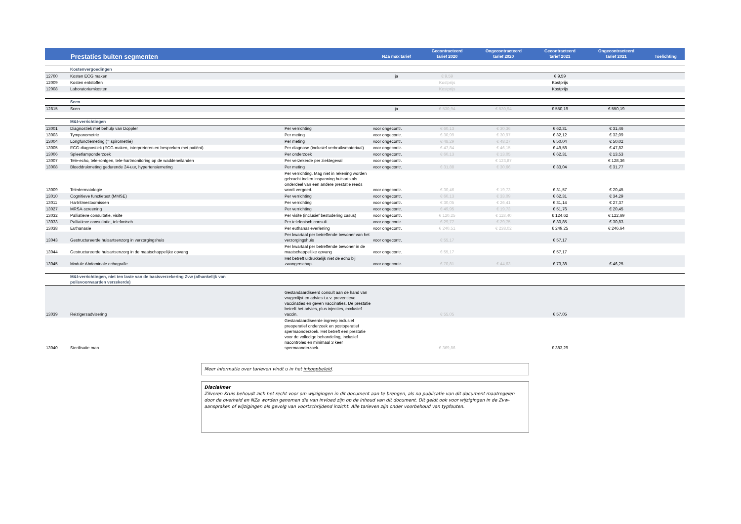| Prestaties buiten segmenten | | | NZa max tarief | Gecontracteerd tarief 2020 | Ongecontracteerd tarief 2020 | Gecontracteerd tarief 2021 | Ongecontracteerd tarief 2021 | Toelichting |
| --- | --- | --- | --- | --- | --- | --- | --- | --- |
| | Kostenvergoedingen | | | | | | | |
| 12700 | Kosten ECG maken | | ja | € 9,59 | | € 9,59 | | |
| 12009 | Kosten entstoffen | | | Kostprijs | | Kostprijs | | |
| 12008 | Laboratoriumkosten | | | Kostprijs | | Kostprijs | | |
| | Scen | | | | | | | |
| 12815 | Scen | | ja | € 530,94 | € 530,94 | € 550,19 | € 550,19 | |
| | M&I-verrichtingen | | | | | | | |
| 13001 | Diagnostiek met behulp van Doppler | Per verrichting | voor ongecontr. | € 60,13 | € 30,36 | € 62,31 | € 31,46 | |
| 13003 | Tympanometrie | Per meting | voor ongecontr. | € 30,99 | € 30,97 | € 32,12 | € 32,09 | |
| 13004 | Longfunctiemeting (= spirometrie) | Per meting | voor ongecontr. | € 48,29 | € 48,27 | € 50,04 | € 50,02 | |
| 13005 | ECG-diagnostiek (ECG maken, interpreteren en bespreken met patiënt) | Per diagnose (inclusief verbruiksmateriaal) | voor ongecontr. | € 47,84 | € 46,15 | € 49,58 | € 47,82 | |
| 13006 | Spleetlamponderzoek | Per onderzoek | voor ongecontr. | € 60,13 | € 13,05 | € 62,31 | € 13,53 | |
| 13007 | Tele-echo, tele-röntgen, tele-hartmonitoring op de waddeneilanden | Per verzekerde per ziektegeval | voor ongecontr. | | € 123,87 | | € 128,36 | |
| 13008 | Bloeddrukmeting gedurende 24-uur, hypertensiemeting | Per meting | voor ongecontr. | € 31,88 | € 30,66 | € 33,04 | € 31,77 | |
| 13009 | Teledermatologie | Per verrichting. Mag niet in rekening worden gebracht indien inspanning huisarts als onderdeel van een andere prestatie reeds wordt vergoed. | voor ongecontr. | € 30,46 | € 19,73 | € 31,57 | € 20,45 | |
| 13010 | Cognitieve functietest (MMSE) | Per verrichting | voor ongecontr. | € 60,13 | € 33,09 | € 62,31 | € 34,29 | |
| 13011 | Hartritmestoornissen | Per verrichting | voor ongecontr. | € 30,05 | € 26,41 | € 31,14 | € 27,37 | |
| 13027 | MRSA-screening | Per verrichting | voor ongecontr. | € 49,95 | € 19,73 | € 51,76 | € 20,45 | |
| 13032 | Palliatieve consultatie, visite | Per visite (inclusief bestudering casus) | voor ongecontr. | € 120,25 | € 118,40 | € 124,62 | € 122,69 | |
| 13033 | Palliatieve consultatie, telefonisch | Per telefonisch consult | voor ongecontr. | € 29,77 | € 29,75 | € 30,85 | € 30,83 | |
| 13038 | Euthanasie | Per euthanasieverlening | voor ongecontr. | € 240,51 | € 238,02 | € 249,25 | € 246,64 | |
| 13043 | Gestructureerde huisartsenzorg in verzorgingshuis | Per kwartaal per betreffende bewoner van het verzorgingshuis | voor ongecontr. | € 55,17 | | € 57,17 | | |
| 13044 | Gestructureerde huisartsenzorg in de maatschappelijke opvang | Per kwartaal per betreffende bewoner in de maatschappelijke opvang | voor ongecontr. | € 55,17 | | € 57,17 | | |
| 13045 | Module Abdominale echografie | Het betreft uidrukkelijk niet de echo bij zwangerschap. | voor ongecontr. | € 70,81 | € 44,63 | € 73,38 | € 46,25 | |
| | M&I-verrichtingen, niet ten laste van de basisverzekering Zvw (afhankelijk van polisvoorwaarden verzekerde) | | | | | | | |
| 13039 | Reizigersadvisering | Gestandaardiseerd consult aan de hand van vragenlijst en advies t.a.v. preventieve vaccinaties en geven vaccinaties. De prestatie betreft het advies, plus injecties, exclusief vaccin. | | € 55,05 | | € 57,05 | | |
| 13040 | Sterilisatie man | Gestandaardiseerde ingreep inclusief preoperatief onderzoek en postoperatief spermaonderzoek. Het betreft een prestatie voor de volledige behandeling, inclusief nacontroles en minimaal 3 keer spermaonderzoek. | | € 369,86 | | € 383,29 | | |
Meer informatie over tarieven vindt u in het inkoopbeleid.
Disclaimer
Zilveren Kruis behoudt zich het recht voor om wijzigingen in dit document aan te brengen, als na publicatie van dit document maatregelen door de overheid en NZa worden genomen die van invloed zijn op de inhoud van dit document. Dit geldt ook voor wijzigingen in de Zvw-aanspraken of wijzigingen als gevolg van voortschrijdend inzicht. Alle tarieven zijn onder voorbehoud van typfouten.